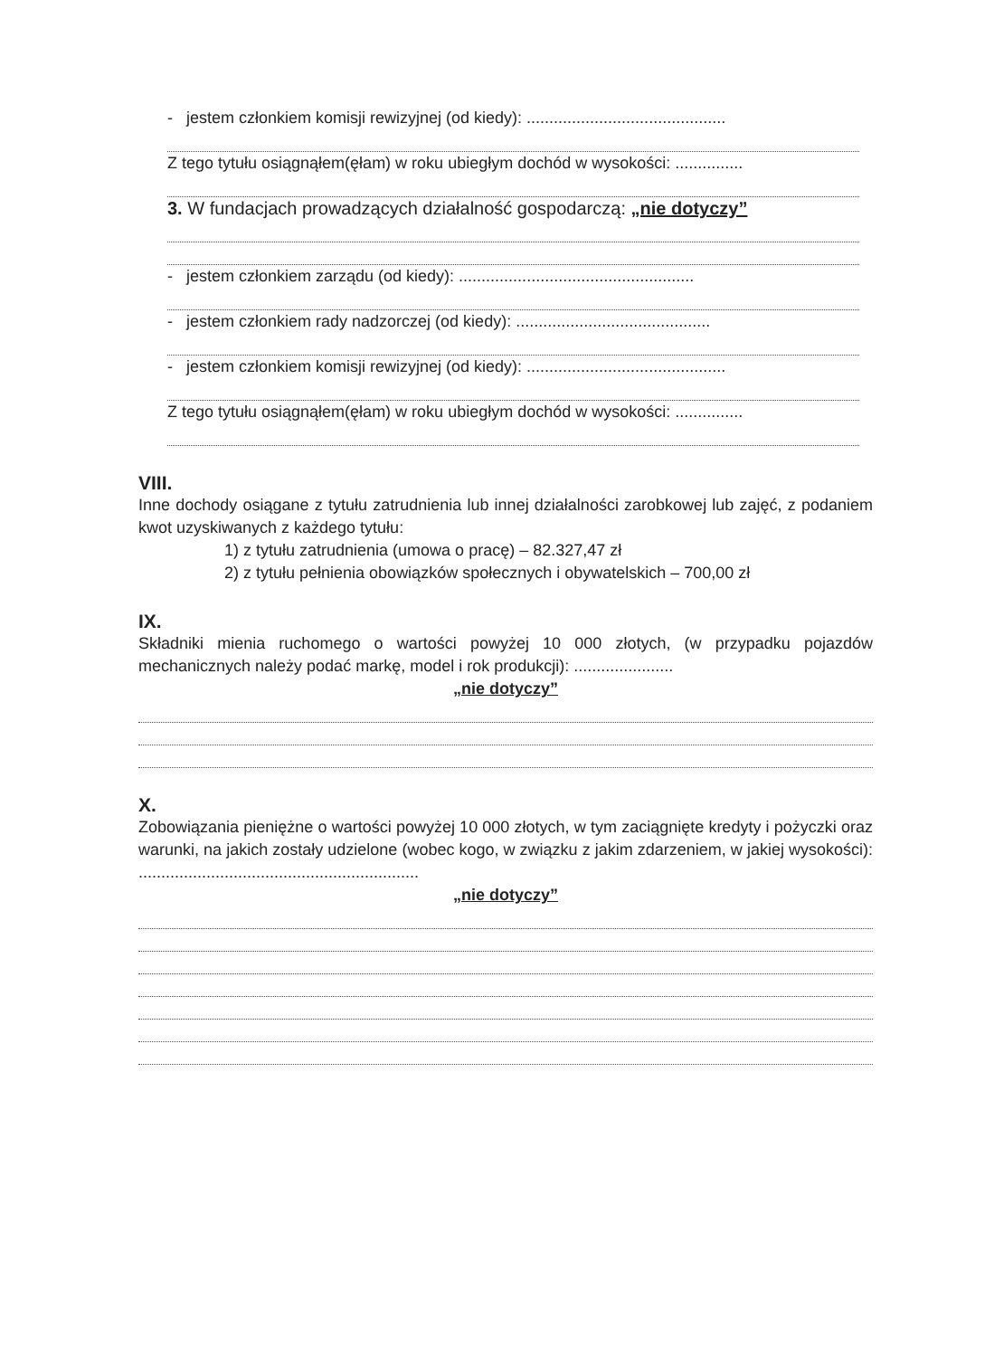- jestem członkiem komisji rewizyjnej (od kiedy): ............................................
Z tego tytułu osiągnąłem(ęłam) w roku ubiegłym dochód w wysokości: ...............
3. W fundacjach prowadzących działalność gospodarczą: „nie dotyczy”
- jestem członkiem zarządu (od kiedy): ....................................................
- jestem członkiem rady nadzorczej (od kiedy): ...........................................
- jestem członkiem komisji rewizyjnej (od kiedy): ............................................
Z tego tytułu osiągnąłem(ęłam) w roku ubiegłym dochód w wysokości: ...............
VIII.
Inne dochody osiągane z tytułu zatrudnienia lub innej działalności zarobkowej lub zajęć, z podaniem kwot uzyskiwanych z każdego tytułu:
1) z tytułu zatrudnienia (umowa o pracę) – 82.327,47 zł
2) z tytułu pełnienia obowiązków społecznych i obywatelskich – 700,00 zł
IX.
Składniki mienia ruchomego o wartości powyżej 10 000 złotych, (w przypadku pojazdów mechanicznych należy podać markę, model i rok produkcji): ......................
„nie dotyczy”
X.
Zobowiązania pieniężne o wartości powyżej 10 000 złotych, w tym zaciągnięte kredyty i pożyczki oraz warunki, na jakich zostały udzielone (wobec kogo, w związku z jakim zdarzeniem, w jakiej wysokości): ..............................................................
„nie dotyczy”